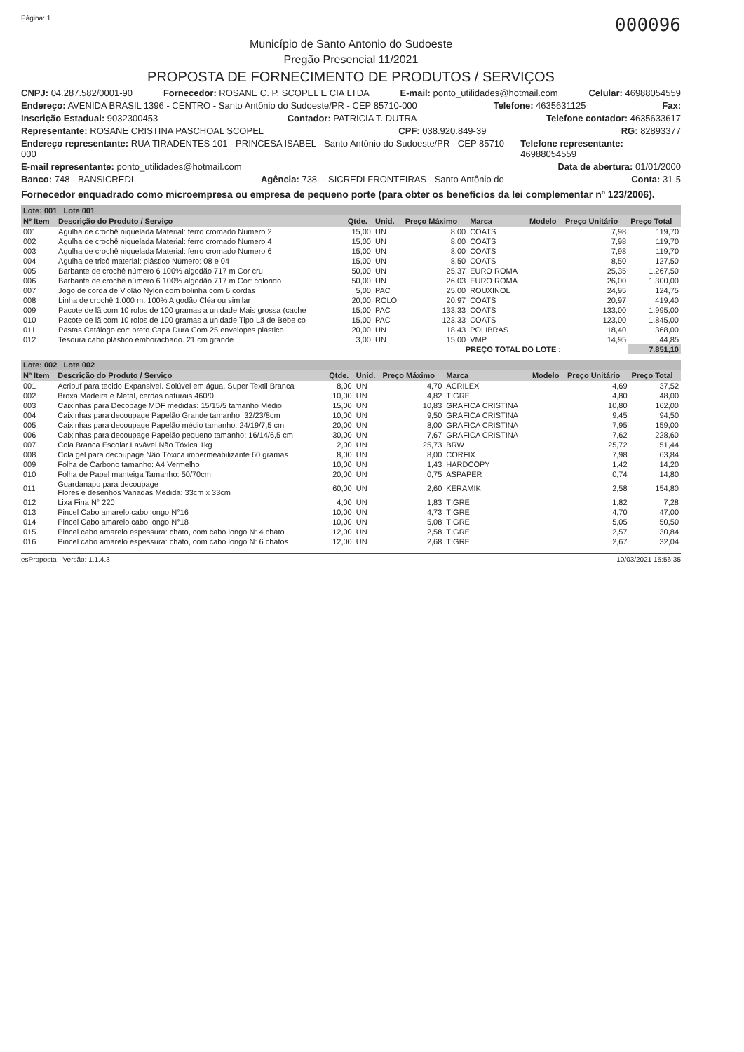Página: 1 000096
Município de Santo Antonio do Sudoeste
Pregão Presencial 11/2021
PROPOSTA DE FORNECIMENTO DE PRODUTOS / SERVIÇOS
CNPJ: 04.287.582/0001-90 Fornecedor: ROSANE C. P. SCOPEL E CIA LTDA E-mail: ponto_utilidades@hotmail.com Celular: 46988054559
Endereço: AVENIDA BRASIL 1396 - CENTRO - Santo Antônio do Sudoeste/PR - CEP 85710-000 Telefone: 4635631125 Fax:
Inscrição Estadual: 9032300453 Contador: PATRICIA T. DUTRA Telefone contador: 4635633617
Representante: ROSANE CRISTINA PASCHOAL SCOPEL CPF: 038.920.849-39 RG: 82893377
Endereço representante: RUA TIRADENTES 101 - PRINCESA ISABEL - Santo Antônio do Sudoeste/PR - CEP 85710-000 Telefone representante: 46988054559
E-mail representante: ponto_utilidades@hotmail.com Data de abertura: 01/01/2000
Banco: 748 - BANSICREDI Agência: 738- - SICREDI FRONTEIRAS - Santo Antônio do Conta: 31-5
Fornecedor enquadrado como microempresa ou empresa de pequeno porte (para obter os benefícios da lei complementar nº 123/2006).
| Lote: 001 Lote 001 | | | | | | | | |
| Nº Item | Descrição do Produto / Serviço | Qtde. | Unid. | Preço Máximo | Marca | Modelo | Preço Unitário | Preço Total |
| 001 | Agulha de crochê niquelada Material: ferro cromado Numero 2 | 15,00 | UN | 8,00 | COATS | | 7,98 | 119,70 |
| 002 | Agulha de crochê niquelada Material: ferro cromado Numero 4 | 15,00 | UN | 8,00 | COATS | | 7,98 | 119,70 |
| 003 | Agulha de crochê niquelada Material: ferro cromado Numero 6 | 15,00 | UN | 8,00 | COATS | | 7,98 | 119,70 |
| 004 | Agulha de tricô material: plástico Número: 08 e 04 | 15,00 | UN | 8,50 | COATS | | 8,50 | 127,50 |
| 005 | Barbante de crochê número 6 100% algodão 717 m Cor cru | 50,00 | UN | 25,37 | EURO ROMA | | 25,35 | 1.267,50 |
| 006 | Barbante de crochê número 6 100% algodão 717 m Cor: colorido | 50,00 | UN | 26,03 | EURO ROMA | | 26,00 | 1.300,00 |
| 007 | Jogo de corda de Violão Nylon com bolinha com 6 cordas | 5,00 | PAC | 25,00 | ROUXINOL | | 24,95 | 124,75 |
| 008 | Linha de crochê 1.000 m. 100% Algodão Cléa ou similar | 20,00 | ROLO | 20,97 | COATS | | 20,97 | 419,40 |
| 009 | Pacote de lã com 10 rolos de 100 gramas a unidade Mais grossa (cache | 15,00 | PAC | 133,33 | COATS | | 133,00 | 1.995,00 |
| 010 | Pacote de lã com 10 rolos de 100 gramas a unidade Tipo Lã de Bebe co | 15,00 | PAC | 123,33 | COATS | | 123,00 | 1.845,00 |
| 011 | Pastas Catálogo cor: preto Capa Dura Com 25 envelopes plástico | 20,00 | UN | 18,43 | POLIBRAS | | 18,40 | 368,00 |
| 012 | Tesoura cabo plástico emborachado. 21 cm grande | 3,00 | UN | 15,00 | VMP | | 14,95 | 44,85 |
| PREÇO TOTAL DO LOTE : | | | | | | | | 7.851,10 |
| Lote: 002 Lote 002 | | | | | | | | |
| Nº Item | Descrição do Produto / Serviço | Qtde. | Unid. | Preço Máximo | Marca | Modelo | Preço Unitário | Preço Total |
| 001 | Acripuf para tecido Expansivel. Solúvel em água. Super Textil Branca | 8,00 | UN | 4,70 | ACRILEX | | 4,69 | 37,52 |
| 002 | Broxa Madeira e Metal, cerdas naturais 460/0 | 10,00 | UN | 4,82 | TIGRE | | 4,80 | 48,00 |
| 003 | Caixinhas para Decopage MDF medidas: 15/15/5 tamanho Médio | 15,00 | UN | 10,83 | GRAFICA CRISTINA | | 10,80 | 162,00 |
| 004 | Caixinhas para decoupage Papelão Grande tamanho: 32/23/8cm | 10,00 | UN | 9,50 | GRAFICA CRISTINA | | 9,45 | 94,50 |
| 005 | Caixinhas para decoupage Papelão médio tamanho: 24/19/7,5 cm | 20,00 | UN | 8,00 | GRAFICA CRISTINA | | 7,95 | 159,00 |
| 006 | Caixinhas para decoupage Papelão pequeno tamanho: 16/14/6,5 cm | 30,00 | UN | 7,67 | GRAFICA CRISTINA | | 7,62 | 228,60 |
| 007 | Cola Branca Escolar Lavável Não Tóxica 1kg | 2,00 | UN | 25,73 | BRW | | 25,72 | 51,44 |
| 008 | Cola gel para decoupage Não Tóxica impermeabilizante 60 gramas | 8,00 | UN | 8,00 | CORFIX | | 7,98 | 63,84 |
| 009 | Folha de Carbono tamanho: A4 Vermelho | 10,00 | UN | 1,43 | HARDCOPY | | 1,42 | 14,20 |
| 010 | Folha de Papel manteiga Tamanho: 50/70cm | 20,00 | UN | 0,75 | ASPAPER | | 0,74 | 14,80 |
| 011 | Guardanapo para decoupage Flores e desenhos Variadas Medida: 33cm x 33cm | 60,00 | UN | 2,60 | KERAMIK | | 2,58 | 154,80 |
| 012 | Lixa Fina N° 220 | 4,00 | UN | 1,83 | TIGRE | | 1,82 | 7,28 |
| 013 | Pincel Cabo amarelo cabo longo N°16 | 10,00 | UN | 4,73 | TIGRE | | 4,70 | 47,00 |
| 014 | Pincel Cabo amarelo cabo longo N°18 | 10,00 | UN | 5,08 | TIGRE | | 5,05 | 50,50 |
| 015 | Pincel cabo amarelo espessura: chato, com cabo longo N: 4 chato | 12,00 | UN | 2,58 | TIGRE | | 2,57 | 30,84 |
| 016 | Pincel cabo amarelo espessura: chato, com cabo longo N: 6 chatos | 12,00 | UN | 2,68 | TIGRE | | 2,67 | 32,04 |
esProposta - Versão: 1.1.4.3 10/03/2021 15:56:35